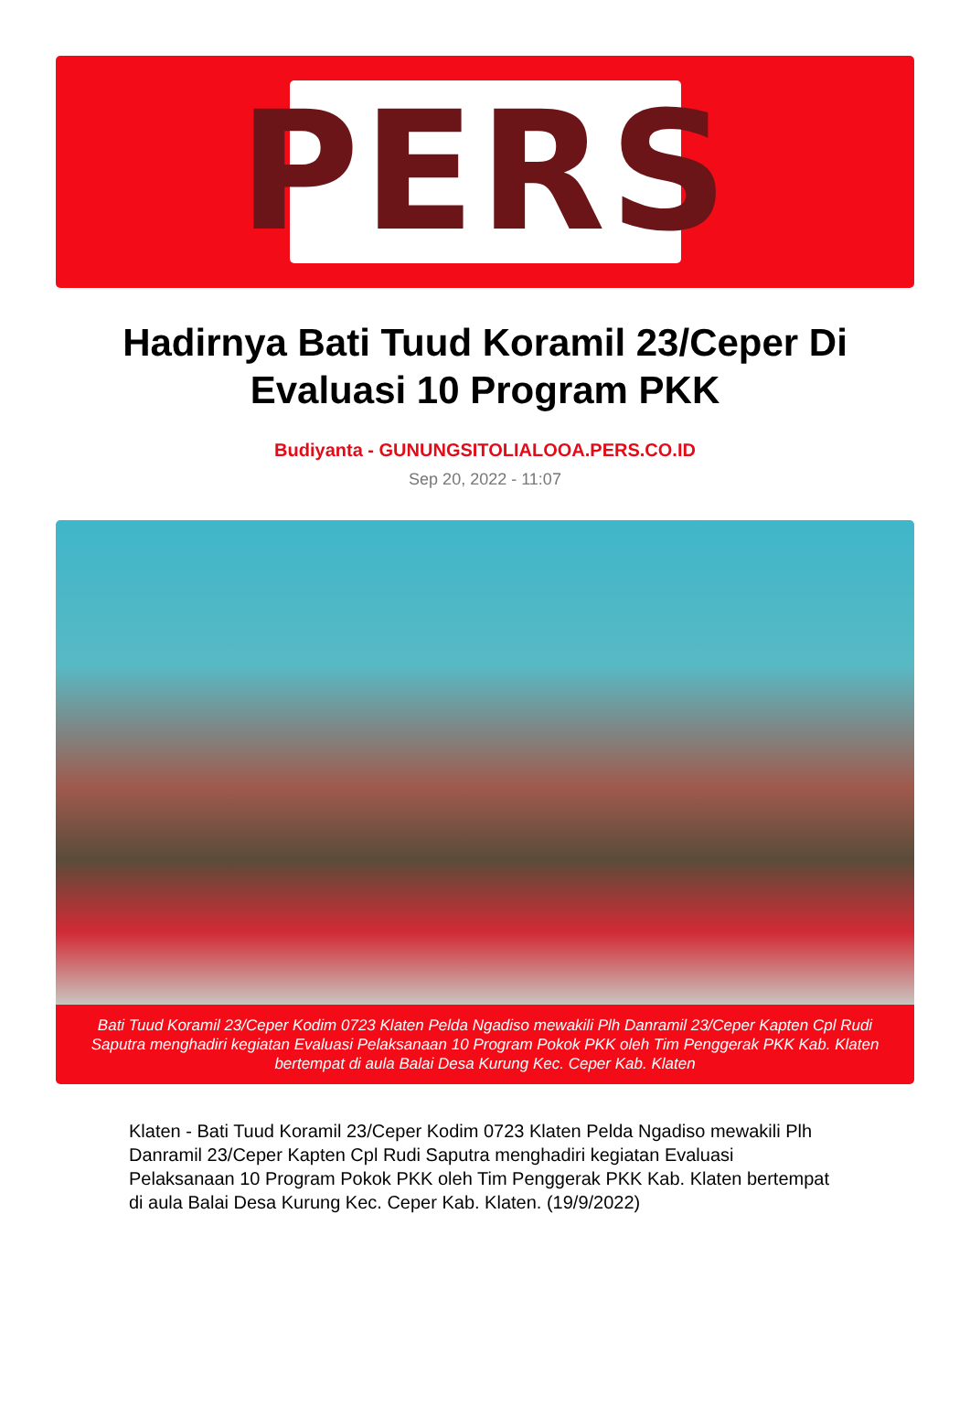PERS
Hadirnya Bati Tuud Koramil 23/Ceper Di Evaluasi 10 Program PKK
Budiyanta - GUNUNGSITOLIALOOA.PERS.CO.ID
Sep 20, 2022 - 11:07
Bati Tuud Koramil 23/Ceper Kodim 0723 Klaten Pelda Ngadiso mewakili Plh Danramil 23/Ceper Kapten Cpl Rudi Saputra menghadiri kegiatan Evaluasi Pelaksanaan 10 Program Pokok PKK oleh Tim Penggerak PKK Kab. Klaten bertempat di aula Balai Desa Kurung Kec. Ceper Kab. Klaten
Klaten - Bati Tuud Koramil 23/Ceper Kodim 0723 Klaten Pelda Ngadiso mewakili Plh Danramil 23/Ceper Kapten Cpl Rudi Saputra menghadiri kegiatan Evaluasi Pelaksanaan 10 Program Pokok PKK oleh Tim Penggerak PKK Kab. Klaten bertempat di aula Balai Desa Kurung Kec. Ceper Kab. Klaten. (19/9/2022)